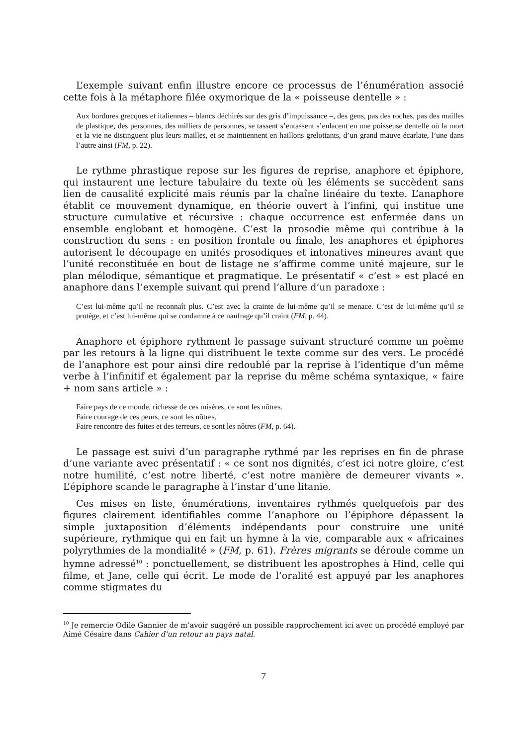L’exemple suivant enfin illustre encore ce processus de l’énumération associé cette fois à la métaphore filée oxymorique de la « poisseuse dentelle » :
Aux bordures grecques et italiennes – blancs déchirés sur des gris d’impuissance –, des gens, pas des roches, pas des mailles de plastique, des personnes, des milliers de personnes, se tassent s’entassent s’enlacent en une poisseuse dentelle où la mort et la vie ne distinguent plus leurs mailles, et se maintiennent en haillons grelottants, d’un grand mauve écarlate, l’une dans l’autre ainsi (FM, p. 22).
Le rythme phrastique repose sur les figures de reprise, anaphore et épiphore, qui instaurent une lecture tabulaire du texte où les éléments se succèdent sans lien de causalité explicité mais réunis par la chaîne linéaire du texte. L’anaphore établit ce mouvement dynamique, en théorie ouvert à l’infini, qui institue une structure cumulative et récursive : chaque occurrence est enfermée dans un ensemble englobant et homogène. C’est la prosodie même qui contribue à la construction du sens : en position frontale ou finale, les anaphores et épiphores autorisent le découpage en unités prosodiques et intonatives mineures avant que l’unité reconstituée en bout de listage ne s’affirme comme unité majeure, sur le plan mélodique, sémantique et pragmatique. Le présentatif « c’est » est placé en anaphore dans l’exemple suivant qui prend l’allure d’un paradoxe :
C’est lui-même qu’il ne reconnaît plus. C’est avec la crainte de lui-même qu’il se menace. C’est de lui-même qu’il se protège, et c’est lui-même qui se condamne à ce naufrage qu’il craint (FM, p. 44).
Anaphore et épiphore rythment le passage suivant structuré comme un poème par les retours à la ligne qui distribuent le texte comme sur des vers. Le procédé de l’anaphore est pour ainsi dire redoublé par la reprise à l’identique d’un même verbe à l’infinitif et également par la reprise du même schéma syntaxique, « faire + nom sans article » :
Faire pays de ce monde, richesse de ces misères, ce sont les nôtres.
Faire courage de ces peurs, ce sont les nôtres.
Faire rencontre des fuites et des terreurs, ce sont les nôtres (FM, p. 64).
Le passage est suivi d’un paragraphe rythmé par les reprises en fin de phrase d’une variante avec présentatif : « ce sont nos dignités, c’est ici notre gloire, c’est notre humilité, c’est notre liberté, c’est notre manière de demeurer vivants ». L’épiphore scande le paragraphe à l’instar d’une litanie.
Ces mises en liste, énumérations, inventaires rythmés quelquefois par des figures clairement identifiables comme l’anaphore ou l’épiphore dépassent la simple juxtaposition d’éléments indépendants pour construire une unité supérieure, rythmique qui en fait un hymne à la vie, comparable aux « africaines polyrythmies de la mondialité » (FM, p. 61). Frères migrants se déroule comme un hymne adressé<sup>10</sup> : ponctuellement, se distribuent les apostrophes à Hind, celle qui filme, et Jane, celle qui écrit. Le mode de l’oralité est appuyé par les anaphores comme stigmates du
<sup>10</sup> Je remercie Odile Gannier de m’avoir suggéré un possible rapprochement ici avec un procédé employé par Aimé Césaire dans Cahier d’un retour au pays natal.
7